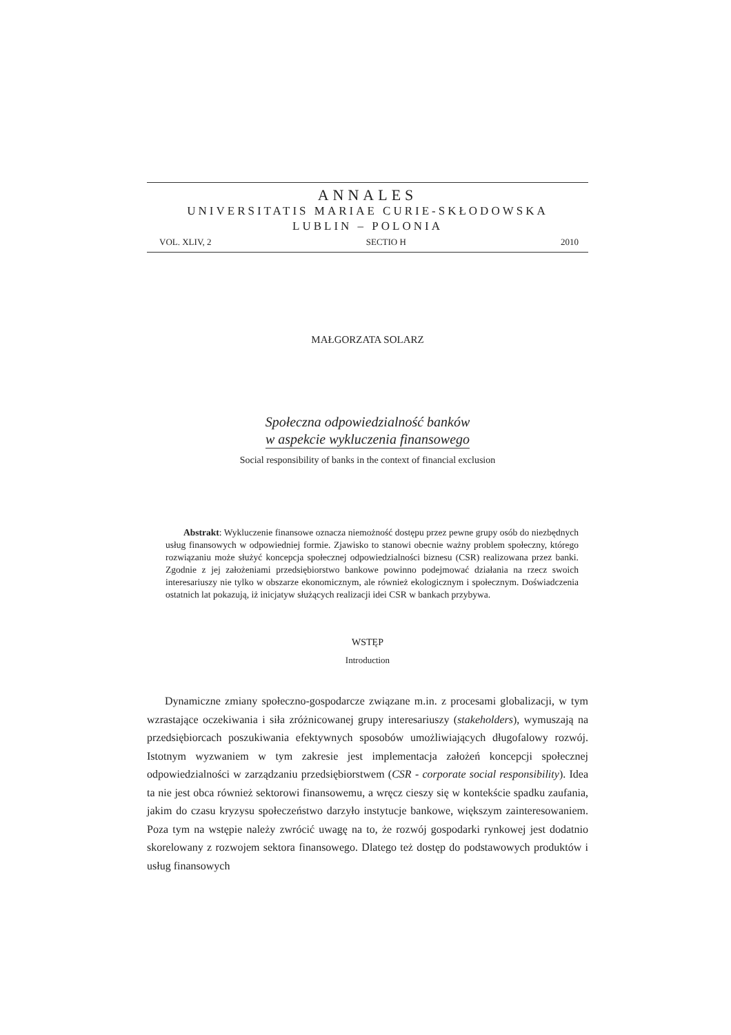ANNALES
UNIVERSITATIS MARIAE CURIE-SKŁODOWSKA
LUBLIN – POLONIA
VOL. XLIV, 2 SECTIO H 2010
MAŁGORZATA SOLARZ
Społeczna odpowiedzialność banków
w aspekcie wykluczenia finansowego
Social responsibility of banks in the context of financial exclusion
Abstrakt: Wykluczenie finansowe oznacza niemożność dostępu przez pewne grupy osób do niezbędnych usług finansowych w odpowiedniej formie. Zjawisko to stanowi obecnie ważny problem społeczny, którego rozwiązaniu może służyć koncepcja społecznej odpowiedzialności biznesu (CSR) realizowana przez banki. Zgodnie z jej założeniami przedsiębiorstwo bankowe powinno podejmować działania na rzecz swoich interesariuszy nie tylko w obszarze ekonomicznym, ale również ekologicznym i społecznym. Doświadczenia ostatnich lat pokazują, iż inicjatyw służących realizacji idei CSR w bankach przybywa.
WSTĘP
Introduction
Dynamiczne zmiany społeczno-gospodarcze związane m.in. z procesami globalizacji, w tym wzrastające oczekiwania i siła zróżnicowanej grupy interesariuszy (stakeholders), wymuszają na przedsiębiorcach poszukiwania efektywnych sposobów umożliwiających długofalowy rozwój. Istotnym wyzwaniem w tym zakresie jest implementacja założeń koncepcji społecznej odpowiedzialności w zarządzaniu przedsiębiorstwem (CSR - corporate social responsibility). Idea ta nie jest obca również sektorowi finansowemu, a wręcz cieszy się w kontekście spadku zaufania, jakim do czasu kryzysu społeczeństwo darzyło instytucje bankowe, większym zainteresowaniem. Poza tym na wstępie należy zwrócić uwagę na to, że rozwój gospodarki rynkowej jest dodatnio skorelowany z rozwojem sektora finansowego. Dlatego też dostęp do podstawowych produktów i usług finansowych